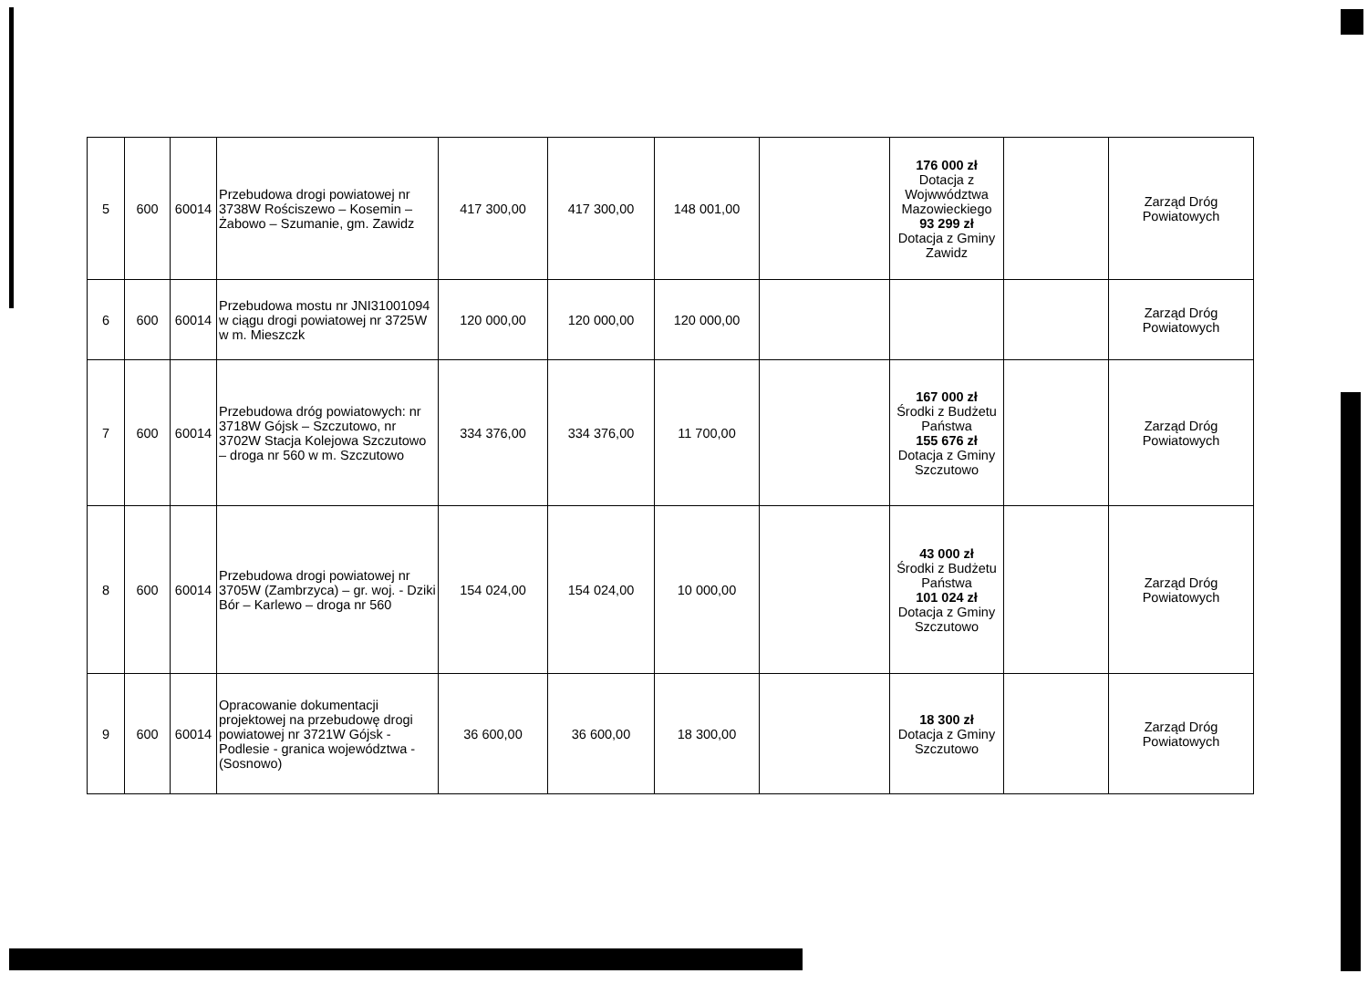| 5 | 600 | 60014 | Przebudowa drogi powiatowej nr 3738W Rościszewo – Kosemin – Żabowo – Szumanie, gm. Zawidz | 417 300,00 | 417 300,00 | 148 001,00 | | 176 000 zł Dotacja z Wojwwództwa Mazowieckiego 93 299 zł Dotacja z Gminy Zawidz | | Zarząd Dróg Powiatowych |
| 6 | 600 | 60014 | Przebudowa mostu nr JNI31001094 w ciągu drogi powiatowej nr 3725W w m. Mieszczk | 120 000,00 | 120 000,00 | 120 000,00 | | | | Zarząd Dróg Powiatowych |
| 7 | 600 | 60014 | Przebudowa dróg powiatowych: nr 3718W Gójsk – Szczutowo, nr 3702W Stacja Kolejowa Szczutowo – droga nr 560 w m. Szczutowo | 334 376,00 | 334 376,00 | 11 700,00 | | 167 000 zł Środki z Budżetu Państwa 155 676 zł Dotacja z Gminy Szczutowo | | Zarząd Dróg Powiatowych |
| 8 | 600 | 60014 | Przebudowa drogi powiatowej nr 3705W (Zambrzyca) – gr. woj. - Dziki Bór – Karlewo – droga nr 560 | 154 024,00 | 154 024,00 | 10 000,00 | | 43 000 zł Środki z Budżetu Państwa 101 024 zł Dotacja z Gminy Szczutowo | | Zarząd Dróg Powiatowych |
| 9 | 600 | 60014 | Opracowanie dokumentacji projektowej na przebudowę drogi powiatowej nr 3721W Gójsk - Podlesie - granica województwa - (Sosnowo) | 36 600,00 | 36 600,00 | 18 300,00 | | 18 300 zł Dotacja z Gminy Szczutowo | | Zarząd Dróg Powiatowych |